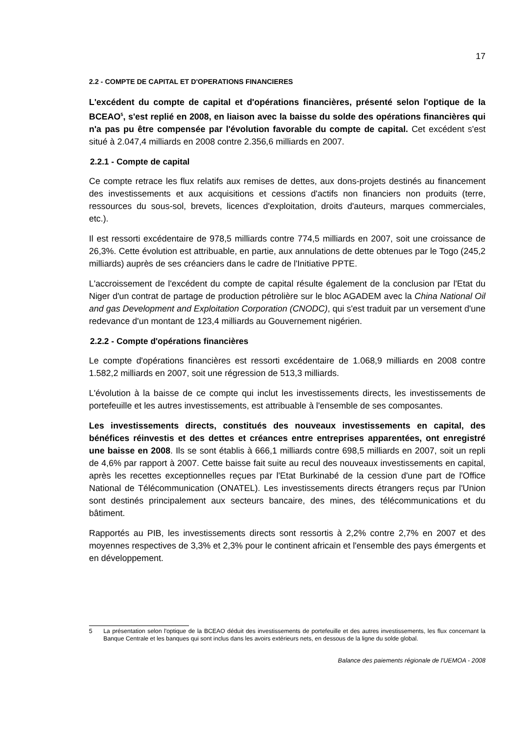17
2.2 - COMPTE DE CAPITAL ET D'OPERATIONS FINANCIERES
L'excédent du compte de capital et d'opérations financières, présenté selon l'optique de la BCEAO<sup>5</sup>, s'est replié en 2008, en liaison avec la baisse du solde des opérations financières qui n'a pas pu être compensée par l'évolution favorable du compte de capital. Cet excédent s'est situé à 2.047,4 milliards en 2008 contre 2.356,6 milliards en 2007.
2.2.1 - Compte de capital
Ce compte retrace les flux relatifs aux remises de dettes, aux dons-projets destinés au financement des investissements et aux acquisitions et cessions d'actifs non financiers non produits (terre, ressources du sous-sol, brevets, licences d'exploitation, droits d'auteurs, marques commerciales, etc.).
Il est ressorti excédentaire de 978,5 milliards contre 774,5 milliards en 2007, soit une croissance de 26,3%. Cette évolution est attribuable, en partie, aux annulations de dette obtenues par le Togo (245,2 milliards) auprès de ses créanciers dans le cadre de l'Initiative PPTE.
L'accroissement de l'excédent du compte de capital résulte également de la conclusion par l'Etat du Niger d'un contrat de partage de production pétrolière sur le bloc AGADEM avec la China National Oil and gas Development and Exploitation Corporation (CNODC), qui s'est traduit par un versement d'une redevance d'un montant de 123,4 milliards au Gouvernement nigérien.
2.2.2 - Compte d'opérations financières
Le compte d'opérations financières est ressorti excédentaire de 1.068,9 milliards en 2008 contre 1.582,2 milliards en 2007, soit une régression de 513,3 milliards.
L'évolution à la baisse de ce compte qui inclut les investissements directs, les investissements de portefeuille et les autres investissements, est attribuable à l'ensemble de ses composantes.
Les investissements directs, constitués des nouveaux investissements en capital, des bénéfices réinvestis et des dettes et créances entre entreprises apparentées, ont enregistré une baisse en 2008. Ils se sont établis à 666,1 milliards contre 698,5 milliards en 2007, soit un repli de 4,6% par rapport à 2007. Cette baisse fait suite au recul des nouveaux investissements en capital, après les recettes exceptionnelles reçues par l'Etat Burkinabé de la cession d'une part de l'Office National de Télécommunication (ONATEL). Les investissements directs étrangers reçus par l'Union sont destinés principalement aux secteurs bancaire, des mines, des télécommunications et du bâtiment.
Rapportés au PIB, les investissements directs sont ressortis à 2,2% contre 2,7% en 2007 et des moyennes respectives de 3,3% et 2,3% pour le continent africain et l'ensemble des pays émergents et en développement.
5 La présentation selon l'optique de la BCEAO déduit des investissements de portefeuille et des autres investissements, les flux concernant la Banque Centrale et les banques qui sont inclus dans les avoirs extérieurs nets, en dessous de la ligne du solde global.
Balance des paiements régionale de l'UEMOA - 2008